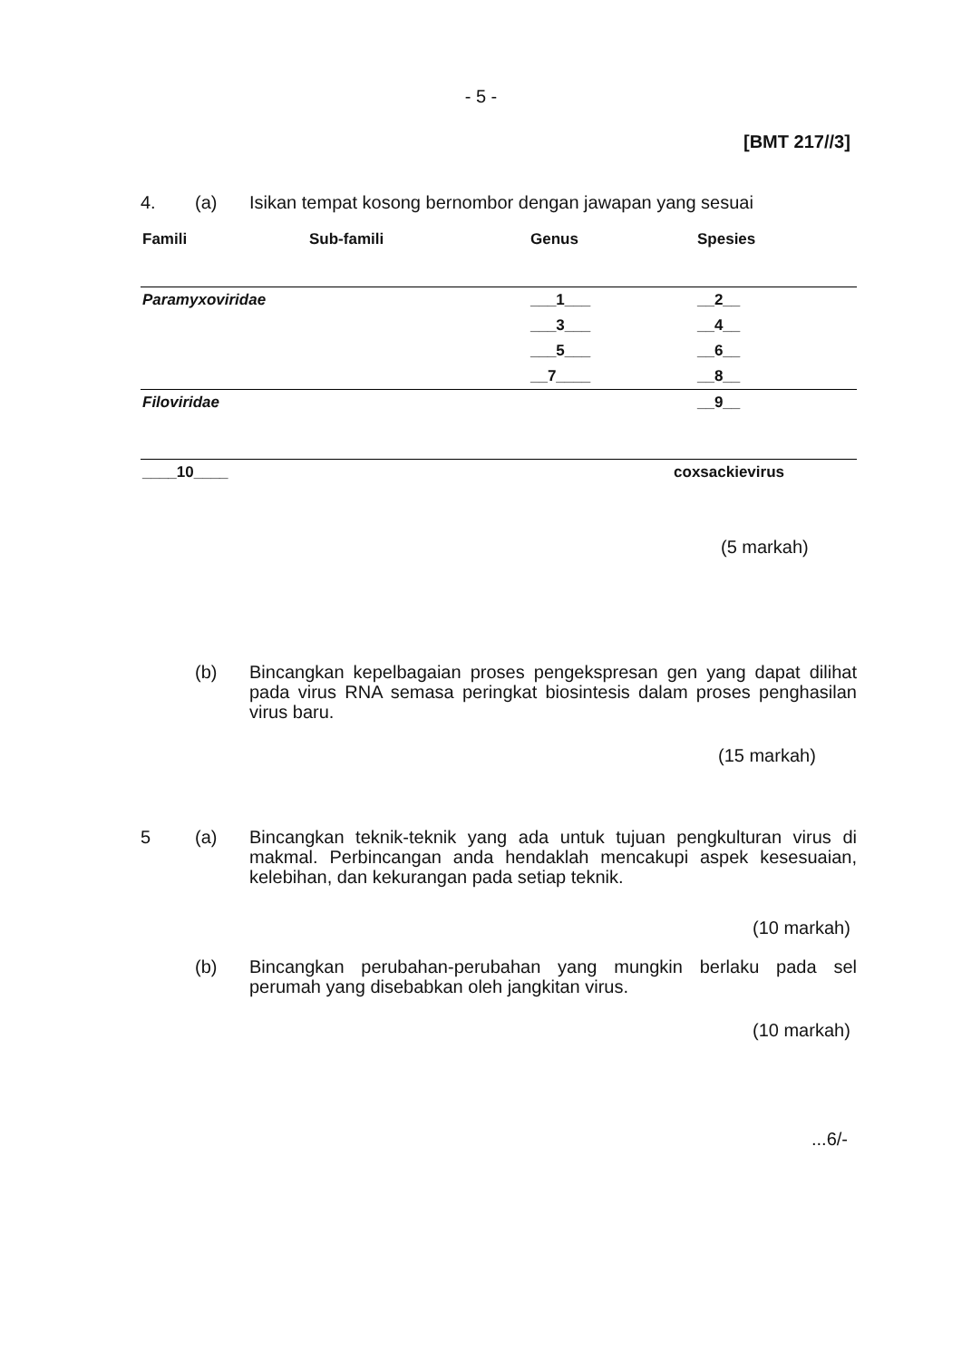- 5 -
[BMT 217//3]
4. (a)
Isikan tempat kosong bernombor dengan jawapan yang sesuai
| Famili | Sub-famili | Genus | Spesies |
| --- | --- | --- | --- |
| Paramyxoviridae | | ___1___ | __2__ |
| | | ___3___ | __4__ |
| | | ___5___ | __6__ |
| | | __7____ | __8__ |
| Filoviridae | | | __9__ |
| ____10____ | | coxsackievirus | |
(5 markah)
(b)
Bincangkan kepelbagaian proses pengekspresan gen yang dapat dilihat pada virus RNA semasa peringkat biosintesis dalam proses penghasilan virus baru.
(15 markah)
5 (a)
Bincangkan teknik-teknik yang ada untuk tujuan pengkulturan virus di makmal. Perbincangan anda hendaklah mencakupi aspek kesesuaian, kelebihan, dan kekurangan pada setiap teknik.
(10 markah)
(b)
Bincangkan perubahan-perubahan yang mungkin berlaku pada sel perumah yang disebabkan oleh jangkitan virus.
(10 markah)
...6/-